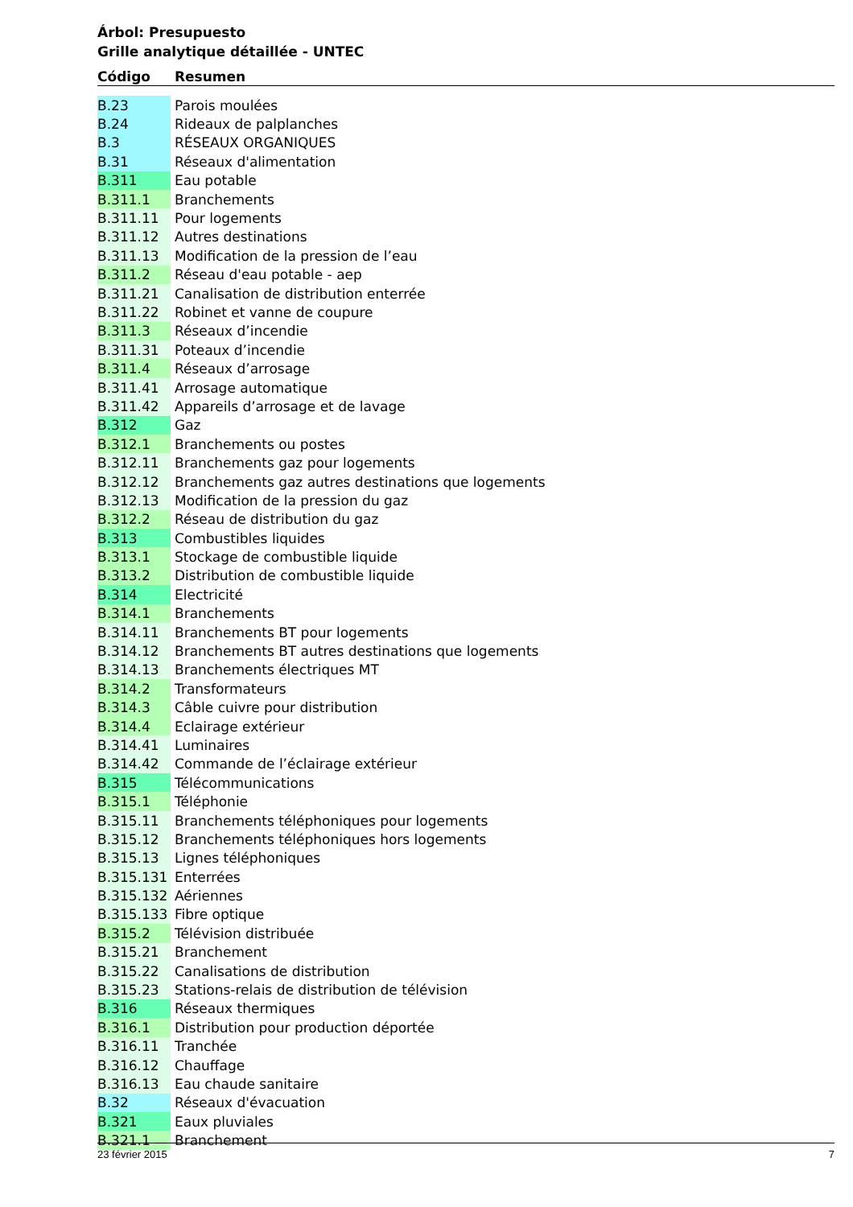Árbol: Presupuesto
Grille analytique détaillée - UNTEC
| Código | Resumen |
| --- | --- |
| B.23 | Parois moulées |
| B.24 | Rideaux de palplanches |
| B.3 | RÉSEAUX ORGANIQUES |
| B.31 | Réseaux d'alimentation |
| B.311 | Eau potable |
| B.311.1 | Branchements |
| B.311.11 | Pour logements |
| B.311.12 | Autres destinations |
| B.311.13 | Modification de la pression de l’eau |
| B.311.2 | Réseau d'eau potable - aep |
| B.311.21 | Canalisation de distribution enterrée |
| B.311.22 | Robinet et vanne de coupure |
| B.311.3 | Réseaux d’incendie |
| B.311.31 | Poteaux d’incendie |
| B.311.4 | Réseaux d’arrosage |
| B.311.41 | Arrosage automatique |
| B.311.42 | Appareils d’arrosage et de lavage |
| B.312 | Gaz |
| B.312.1 | Branchements ou postes |
| B.312.11 | Branchements gaz pour logements |
| B.312.12 | Branchements gaz autres destinations que logements |
| B.312.13 | Modification de la pression du gaz |
| B.312.2 | Réseau de distribution du gaz |
| B.313 | Combustibles liquides |
| B.313.1 | Stockage de combustible liquide |
| B.313.2 | Distribution de combustible liquide |
| B.314 | Electricité |
| B.314.1 | Branchements |
| B.314.11 | Branchements BT pour logements |
| B.314.12 | Branchements BT autres destinations que logements |
| B.314.13 | Branchements électriques MT |
| B.314.2 | Transformateurs |
| B.314.3 | Câble cuivre pour distribution |
| B.314.4 | Eclairage extérieur |
| B.314.41 | Luminaires |
| B.314.42 | Commande de l’éclairage extérieur |
| B.315 | Télécommunications |
| B.315.1 | Téléphonie |
| B.315.11 | Branchements téléphoniques pour logements |
| B.315.12 | Branchements téléphoniques hors logements |
| B.315.13 | Lignes téléphoniques |
| B.315.131 | Enterrées |
| B.315.132 | Aériennes |
| B.315.133 | Fibre optique |
| B.315.2 | Télévision distribuée |
| B.315.21 | Branchement |
| B.315.22 | Canalisations de distribution |
| B.315.23 | Stations-relais de distribution de télévision |
| B.316 | Réseaux thermiques |
| B.316.1 | Distribution pour production déportée |
| B.316.11 | Tranchée |
| B.316.12 | Chauffage |
| B.316.13 | Eau chaude sanitaire |
| B.32 | Réseaux d'évacuation |
| B.321 | Eaux pluviales |
| B.321.1 | Branchement |
23 février 2015 7